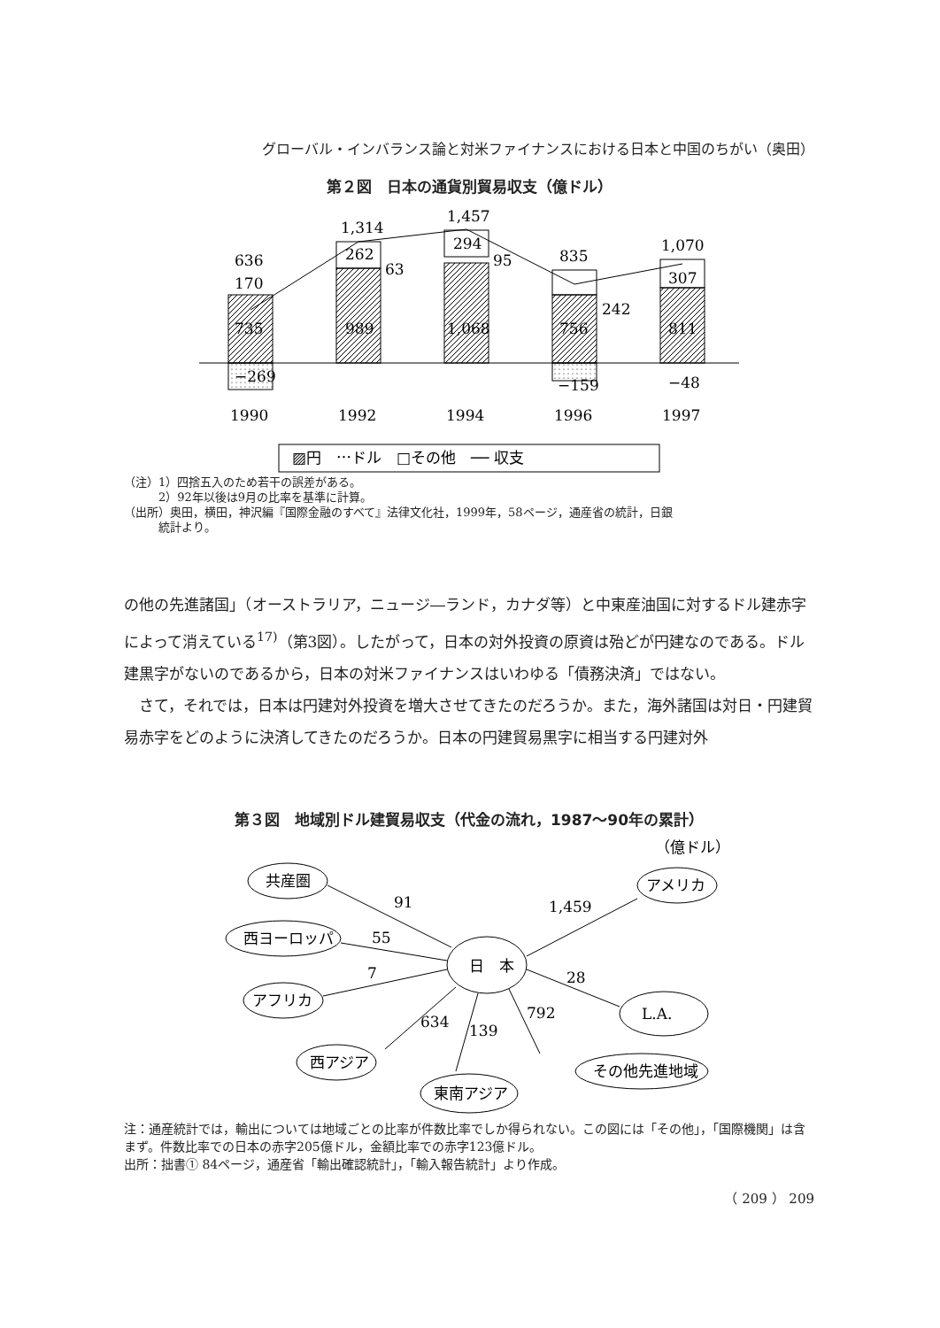グローバル・インバランス論と対米ファイナンスにおける日本と中国のちがい（奥田）
第２図　日本の通貨別貿易収支（億ドル）
636
170
735
−269
1,314
262
63
989
1,457
294
95
1,068
835
242
756
−159
1,070
307
811
−48
1990
1992
1994
1996
1997
▨円　⋯ドル　□その他　── 収支
（注）1）四捨五入のため若干の誤差がある。
　　　2）92年以後は9月の比率を基準に計算。
（出所）奥田，横田，神沢編『国際金融のすべて』法律文化社，1999年，58ページ，通産省の統計，日銀
　　　統計より。
の他の先進諸国」（オーストラリア，ニュージ―ランド，カナダ等）と中東産油国に対するドル建赤字によって消えている<sup>17)</sup>（第3図）。したがって，日本の対外投資の原資は殆どが円建なのである。ドル建黒字がないのであるから，日本の対米ファイナンスはいわゆる「債務決済」ではない。
　さて，それでは，日本は円建対外投資を増大させてきたのだろうか。また，海外諸国は対日・円建貿易赤字をどのように決済してきたのだろうか。日本の円建貿易黒字に相当する円建対外
第３図　地域別ドル建貿易収支（代金の流れ，1987〜90年の累計）
日　本
共産圏
西ヨーロッパ
アフリカ
アメリカ
L.A.
西アジア
東南アジア
その他先進地域
（億ドル）
91
55
7
1,459
28
634
139
792
注：通産統計では，輸出については地域ごとの比率が件数比率でしか得られない。この図には「その他」，「国際機関」は含まず。件数比率での日本の赤字205億ドル，金額比率での赤字123億ドル。
出所：拙書① 84ページ，通産省「輸出確認統計」，「輸入報告統計」より作成。
（ 209 ） 209